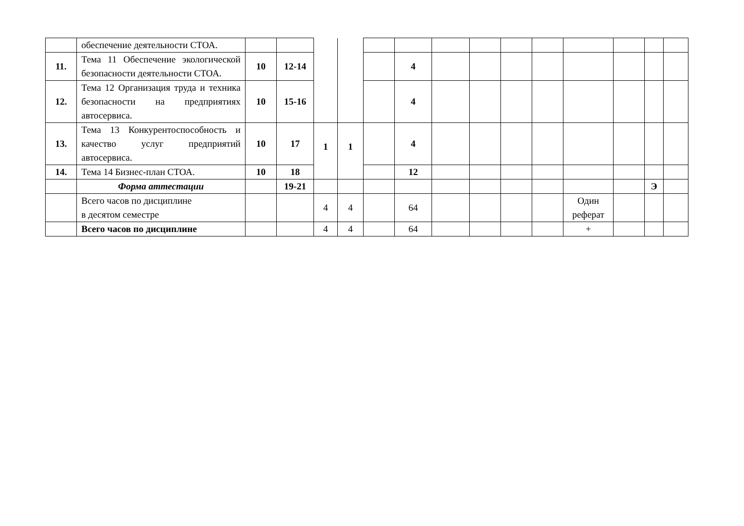| | обеспечение деятельности СТОА. | | | | | | | | | | | | | | |
| 11. | Тема 11 Обеспечение экологической безопасности деятельности СТОА. | 10 | 12-14 | | | | 4 | | | | | | | | |
| 12. | Тема 12 Организация труда и техника безопасности на предприятиях автосервиса. | 10 | 15-16 | | | | 4 | | | | | | | | |
| 13. | Тема 13 Конкурентоспособность и качество услуг предприятий автосервиса. | 10 | 17 | 1 | 1 | | 4 | | | | | | | | |
| 14. | Тема 14 Бизнес-план СТОА. | 10 | 18 | | | | 12 | | | | | | | | |
| | Форма аттестации | | 19-21 | | | | | | | | | | | Э | |
| | Всего часов по дисциплине в десятом семестре | | | 4 | 4 | | 64 | | | | | Один реферат | | | |
| | Всего часов по дисциплине | | | 4 | 4 | | 64 | | | | | + | | | |